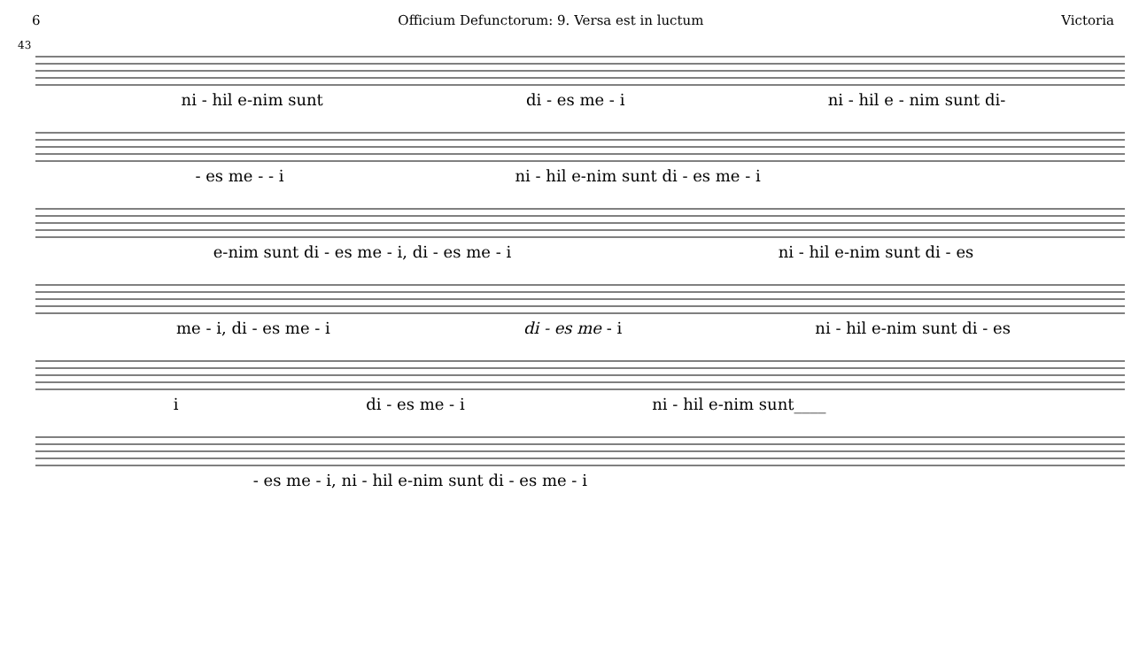6 Officium Defunctorum: 9. Versa est in luctum Victoria
43
ni - hil e-nim sunt di - es me - i ni - hil e - nim sunt di-
- es me - - i ni - hil e-nim sunt di - es me - i
e-nim sunt di - es me - i, di - es me - i ni - hil e-nim sunt di - es
me - i, di - es me - i di - es me - i ni - hil e-nim sunt di - es
i di - es me - i ni - hil e-nim sunt____
- es me - i, ni - hil e-nim sunt di - es me - i